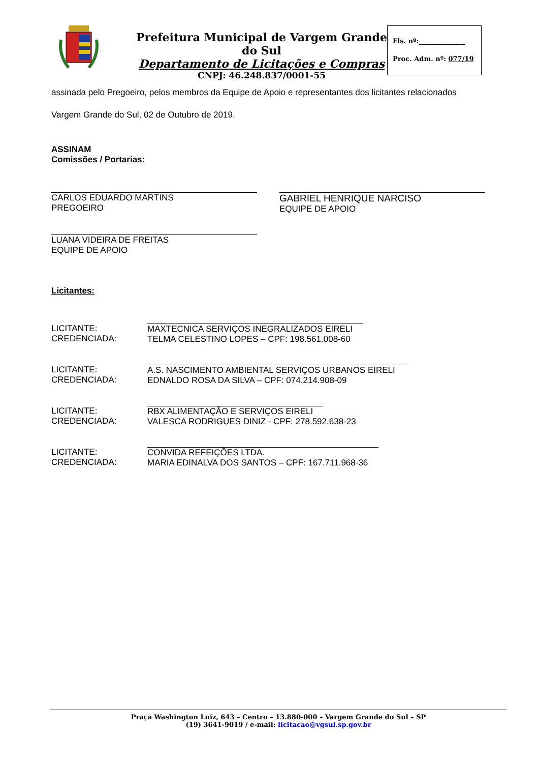Prefeitura Municipal de Vargem Grande do Sul
Departamento de Licitações e Compras
CNPJ: 46.248.837/0001-55
Fls. nº:______________
Proc. Adm. nº: 077/19
assinada pelo Pregoeiro, pelos membros da Equipe de Apoio e representantes dos licitantes relacionados
Vargem Grande do Sul, 02 de Outubro de 2019.
ASSINAM
Comissões / Portarias:
CARLOS EDUARDO MARTINS
PREGOEIRO
GABRIEL HENRIQUE NARCISO
EQUIPE DE APOIO
LUANA VIDEIRA DE FREITAS
EQUIPE DE APOIO
Licitantes:
LICITANTE:
CREDENCIADA:
MAXTECNICA SERVIÇOS INEGRALIZADOS EIRELI
TELMA CELESTINO LOPES – CPF: 198.561.008-60
LICITANTE:
CREDENCIADA:
A.S. NASCIMENTO AMBIENTAL SERVIÇOS URBANOS EIRELI
EDNALDO ROSA DA SILVA – CPF: 074.214.908-09
LICITANTE:
CREDENCIADA:
RBX ALIMENTAÇÃO E SERVIÇOS EIRELI
VALESCA RODRIGUES DINIZ - CPF: 278.592.638-23
LICITANTE:
CREDENCIADA:
CONVIDA REFEIÇÕES LTDA.
MARIA EDINALVA DOS SANTOS – CPF: 167.711.968-36
Praça Washington Luiz, 643 – Centro – 13.880-000 – Vargem Grande do Sul – SP
(19) 3641-9019 / e-mail: licitacao@vgsul.sp.gov.br